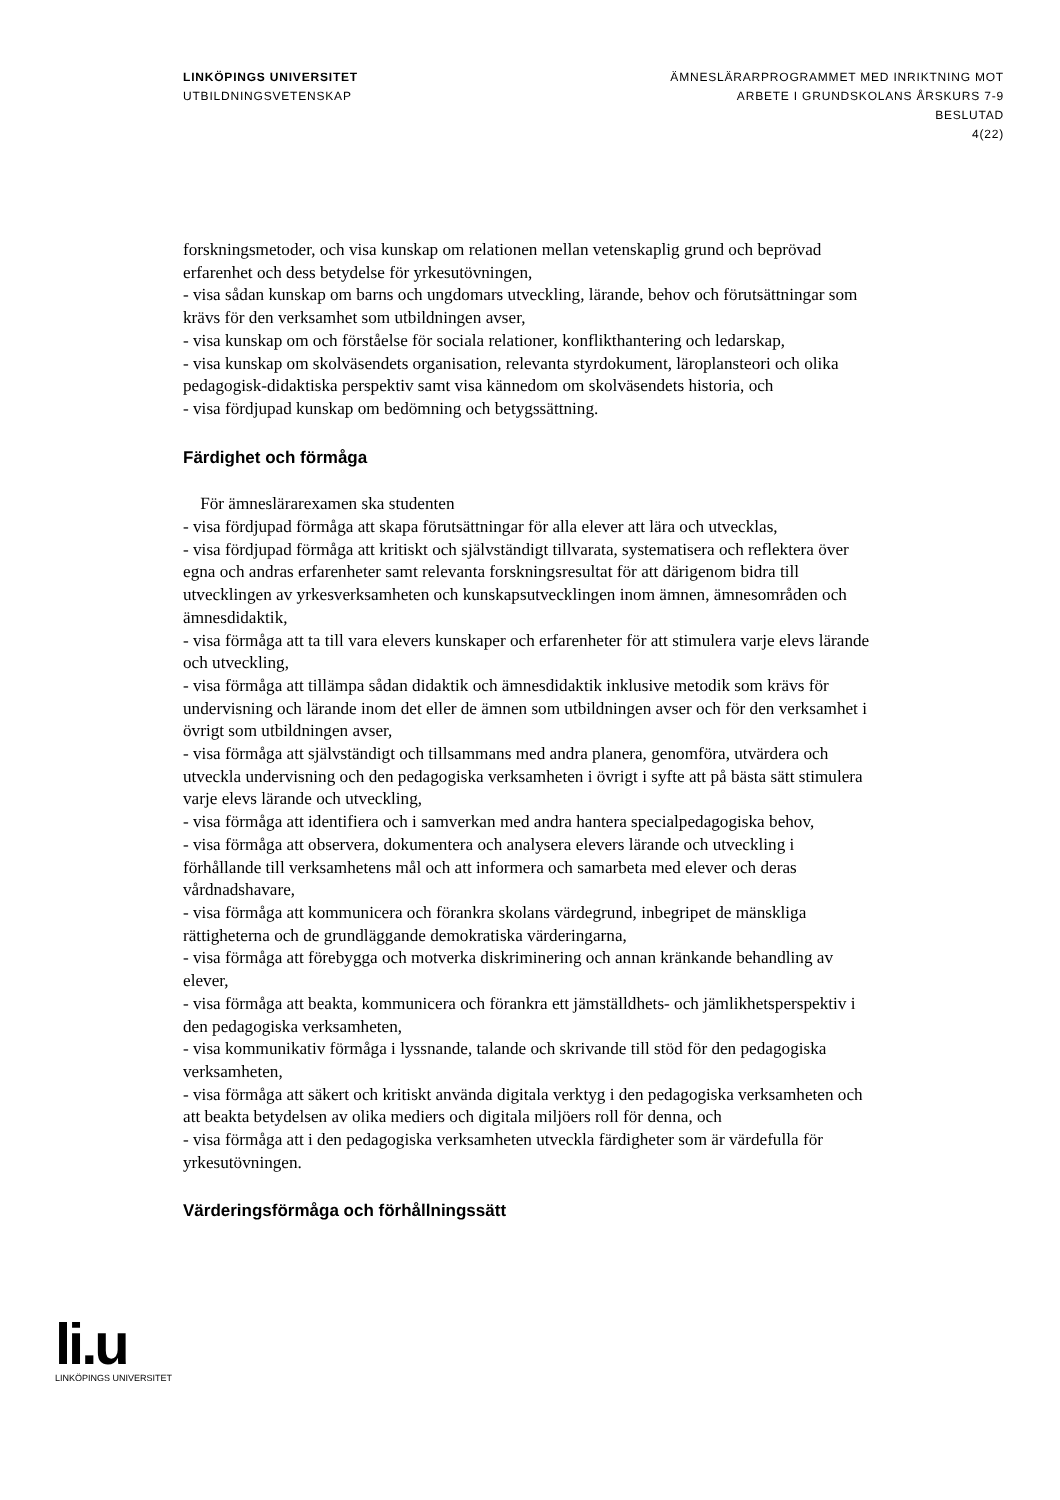LINKÖPINGS UNIVERSITET
UTBILDNINGSVETENSKAP
ÄMNESLÄRARPROGRAMMET MED INRIKTNING MOT
ARBETE I GRUNDSKOLANS ÅRSKURS 7-9
BESLUTAD
4(22)
forskningsmetoder, och visa kunskap om relationen mellan vetenskaplig grund och beprövad erfarenhet och dess betydelse för yrkesutövningen,
- visa sådan kunskap om barns och ungdomars utveckling, lärande, behov och förutsättningar som krävs för den verksamhet som utbildningen avser,
- visa kunskap om och förståelse för sociala relationer, konflikthantering och ledarskap,
- visa kunskap om skolväsendets organisation, relevanta styrdokument, läroplansteori och olika pedagogisk-didaktiska perspektiv samt visa kännedom om skolväsendets historia, och
- visa fördjupad kunskap om bedömning och betygssättning.
Färdighet och förmåga
För ämneslärarexamen ska studenten
- visa fördjupad förmåga att skapa förutsättningar för alla elever att lära och utvecklas,
- visa fördjupad förmåga att kritiskt och självständigt tillvarata, systematisera och reflektera över egna och andras erfarenheter samt relevanta forskningsresultat för att därigenom bidra till utvecklingen av yrkesverksamheten och kunskapsutvecklingen inom ämnen, ämnesområden och ämnesdidaktik,
- visa förmåga att ta till vara elevers kunskaper och erfarenheter för att stimulera varje elevs lärande och utveckling,
- visa förmåga att tillämpa sådan didaktik och ämnesdidaktik inklusive metodik som krävs för undervisning och lärande inom det eller de ämnen som utbildningen avser och för den verksamhet i övrigt som utbildningen avser,
- visa förmåga att självständigt och tillsammans med andra planera, genomföra, utvärdera och utveckla undervisning och den pedagogiska verksamheten i övrigt i syfte att på bästa sätt stimulera varje elevs lärande och utveckling,
- visa förmåga att identifiera och i samverkan med andra hantera specialpedagogiska behov,
- visa förmåga att observera, dokumentera och analysera elevers lärande och utveckling i förhållande till verksamhetens mål och att informera och samarbeta med elever och deras vårdnadshavare,
- visa förmåga att kommunicera och förankra skolans värdegrund, inbegripet de mänskliga rättigheterna och de grundläggande demokratiska värderingarna,
- visa förmåga att förebygga och motverka diskriminering och annan kränkande behandling av elever,
- visa förmåga att beakta, kommunicera och förankra ett jämställdhets- och jämlikhetsperspektiv i den pedagogiska verksamheten,
- visa kommunikativ förmåga i lyssnande, talande och skrivande till stöd för den pedagogiska verksamheten,
- visa förmåga att säkert och kritiskt använda digitala verktyg i den pedagogiska verksamheten och att beakta betydelsen av olika mediers och digitala miljöers roll för denna, och
- visa förmåga att i den pedagogiska verksamheten utveckla färdigheter som är värdefulla för yrkesutövningen.
Värderingsförmåga och förhållningssätt
li.u
LINKÖPINGS UNIVERSITET